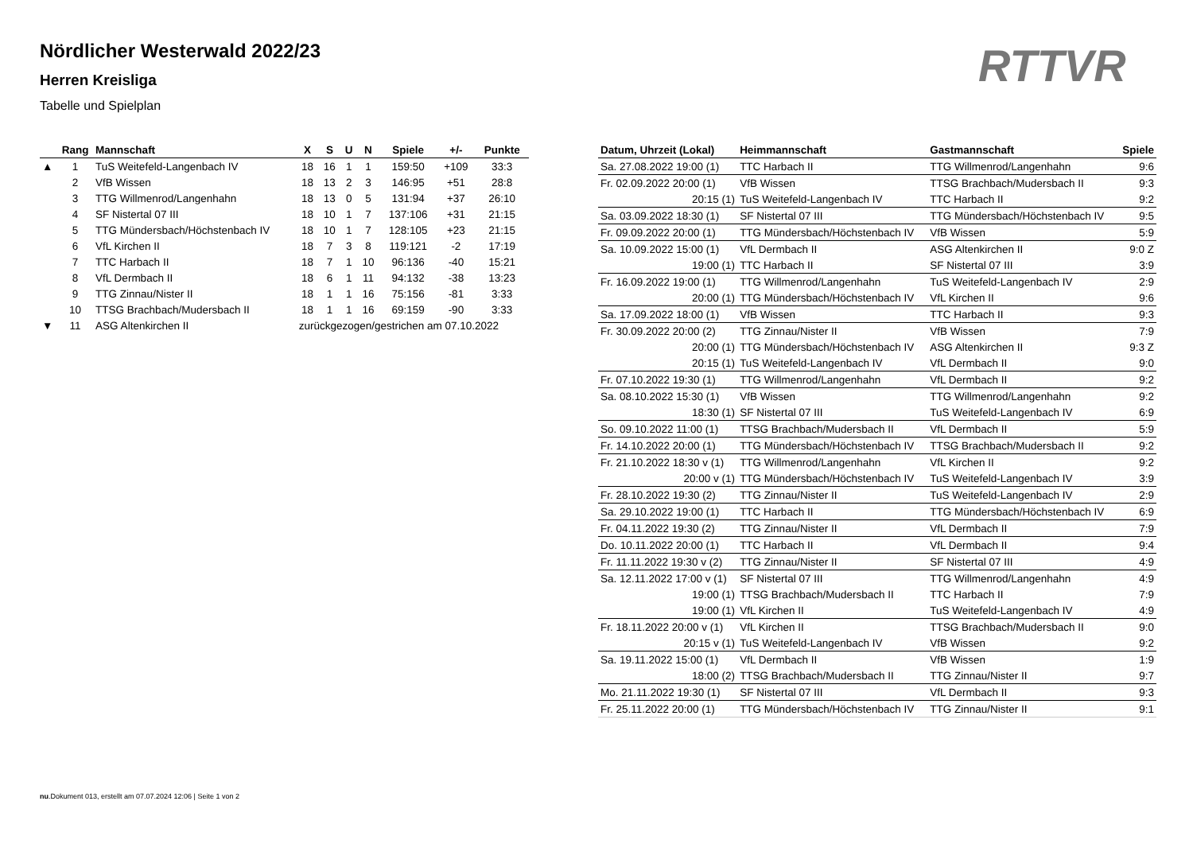Nördlicher Westerwald 2022/23
Herren Kreisliga
Tabelle und Spielplan
RTTVR
| | Rang | Mannschaft | X | S | U | N | Spiele | +/- | Punkte |
| --- | --- | --- | --- | --- | --- | --- | --- | --- | --- |
| ▲ | 1 | TuS Weitefeld-Langenbach IV | 18 | 16 | 1 | 1 | 159:50 | +109 | 33:3 |
| | 2 | VfB Wissen | 18 | 13 | 2 | 3 | 146:95 | +51 | 28:8 |
| | 3 | TTG Willmenrod/Langenhahn | 18 | 13 | 0 | 5 | 131:94 | +37 | 26:10 |
| | 4 | SF Nistertal 07 III | 18 | 10 | 1 | 7 | 137:106 | +31 | 21:15 |
| | 5 | TTG Mündersbach/Höchstenbach IV | 18 | 10 | 1 | 7 | 128:105 | +23 | 21:15 |
| | 6 | VfL Kirchen II | 18 | 7 | 3 | 8 | 119:121 | -2 | 17:19 |
| | 7 | TTC Harbach II | 18 | 7 | 1 | 10 | 96:136 | -40 | 15:21 |
| | 8 | VfL Dermbach II | 18 | 6 | 1 | 11 | 94:132 | -38 | 13:23 |
| | 9 | TTG Zinnau/Nister II | 18 | 1 | 1 | 16 | 75:156 | -81 | 3:33 |
| | 10 | TTSG Brachbach/Mudersbach II | 18 | 1 | 1 | 16 | 69:159 | -90 | 3:33 |
| ▼ | 11 | ASG Altenkirchen II | zurückgezogen/gestrichen am 07.10.2022 | | | | | | |
| Datum, Uhrzeit (Lokal) | Heimmannschaft | Gastmannschaft | Spiele |
| --- | --- | --- | --- |
| Sa. 27.08.2022 19:00 (1) | TTC Harbach II | TTG Willmenrod/Langenhahn | 9:6 |
| Fr. 02.09.2022 20:00 (1) | VfB Wissen | TTSG Brachbach/Mudersbach II | 9:3 |
| 20:15 (1) | TuS Weitefeld-Langenbach IV | TTC Harbach II | 9:2 |
| Sa. 03.09.2022 18:30 (1) | SF Nistertal 07 III | TTG Mündersbach/Höchstenbach IV | 9:5 |
| Fr. 09.09.2022 20:00 (1) | TTG Mündersbach/Höchstenbach IV | VfB Wissen | 5:9 |
| Sa. 10.09.2022 15:00 (1) | VfL Dermbach II | ASG Altenkirchen II | 9:0 Z |
| 19:00 (1) | TTC Harbach II | SF Nistertal 07 III | 3:9 |
| Fr. 16.09.2022 19:00 (1) | TTG Willmenrod/Langenhahn | TuS Weitefeld-Langenbach IV | 2:9 |
| 20:00 (1) | TTG Mündersbach/Höchstenbach IV | VfL Kirchen II | 9:6 |
| Sa. 17.09.2022 18:00 (1) | VfB Wissen | TTC Harbach II | 9:3 |
| Fr. 30.09.2022 20:00 (2) | TTG Zinnau/Nister II | VfB Wissen | 7:9 |
| 20:00 (1) | TTG Mündersbach/Höchstenbach IV | ASG Altenkirchen II | 9:3 Z |
| 20:15 (1) | TuS Weitefeld-Langenbach IV | VfL Dermbach II | 9:0 |
| Fr. 07.10.2022 19:30 (1) | TTG Willmenrod/Langenhahn | VfL Dermbach II | 9:2 |
| Sa. 08.10.2022 15:30 (1) | VfB Wissen | TTG Willmenrod/Langenhahn | 9:2 |
| 18:30 (1) | SF Nistertal 07 III | TuS Weitefeld-Langenbach IV | 6:9 |
| So. 09.10.2022 11:00 (1) | TTSG Brachbach/Mudersbach II | VfL Dermbach II | 5:9 |
| Fr. 14.10.2022 20:00 (1) | TTG Mündersbach/Höchstenbach IV | TTSG Brachbach/Mudersbach II | 9:2 |
| Fr. 21.10.2022 18:30 v (1) | TTG Willmenrod/Langenhahn | VfL Kirchen II | 9:2 |
| 20:00 v (1) | TTG Mündersbach/Höchstenbach IV | TuS Weitefeld-Langenbach IV | 3:9 |
| Fr. 28.10.2022 19:30 (2) | TTG Zinnau/Nister II | TuS Weitefeld-Langenbach IV | 2:9 |
| Sa. 29.10.2022 19:00 (1) | TTC Harbach II | TTG Mündersbach/Höchstenbach IV | 6:9 |
| Fr. 04.11.2022 19:30 (2) | TTG Zinnau/Nister II | VfL Dermbach II | 7:9 |
| Do. 10.11.2022 20:00 (1) | TTC Harbach II | VfL Dermbach II | 9:4 |
| Fr. 11.11.2022 19:30 v (2) | TTG Zinnau/Nister II | SF Nistertal 07 III | 4:9 |
| Sa. 12.11.2022 17:00 v (1) | SF Nistertal 07 III | TTG Willmenrod/Langenhahn | 4:9 |
| 19:00 (1) | TTSG Brachbach/Mudersbach II | TTC Harbach II | 7:9 |
| 19:00 (1) | VfL Kirchen II | TuS Weitefeld-Langenbach IV | 4:9 |
| Fr. 18.11.2022 20:00 v (1) | VfL Kirchen II | TTSG Brachbach/Mudersbach II | 9:0 |
| 20:15 v (1) | TuS Weitefeld-Langenbach IV | VfB Wissen | 9:2 |
| Sa. 19.11.2022 15:00 (1) | VfL Dermbach II | VfB Wissen | 1:9 |
| 18:00 (2) | TTSG Brachbach/Mudersbach II | TTG Zinnau/Nister II | 9:7 |
| Mo. 21.11.2022 19:30 (1) | SF Nistertal 07 III | VfL Dermbach II | 9:3 |
| Fr. 25.11.2022 20:00 (1) | TTG Mündersbach/Höchstenbach IV | TTG Zinnau/Nister II | 9:1 |
nu.Dokument 013, erstellt am 07.07.2024 12:06 | Seite 1 von 2